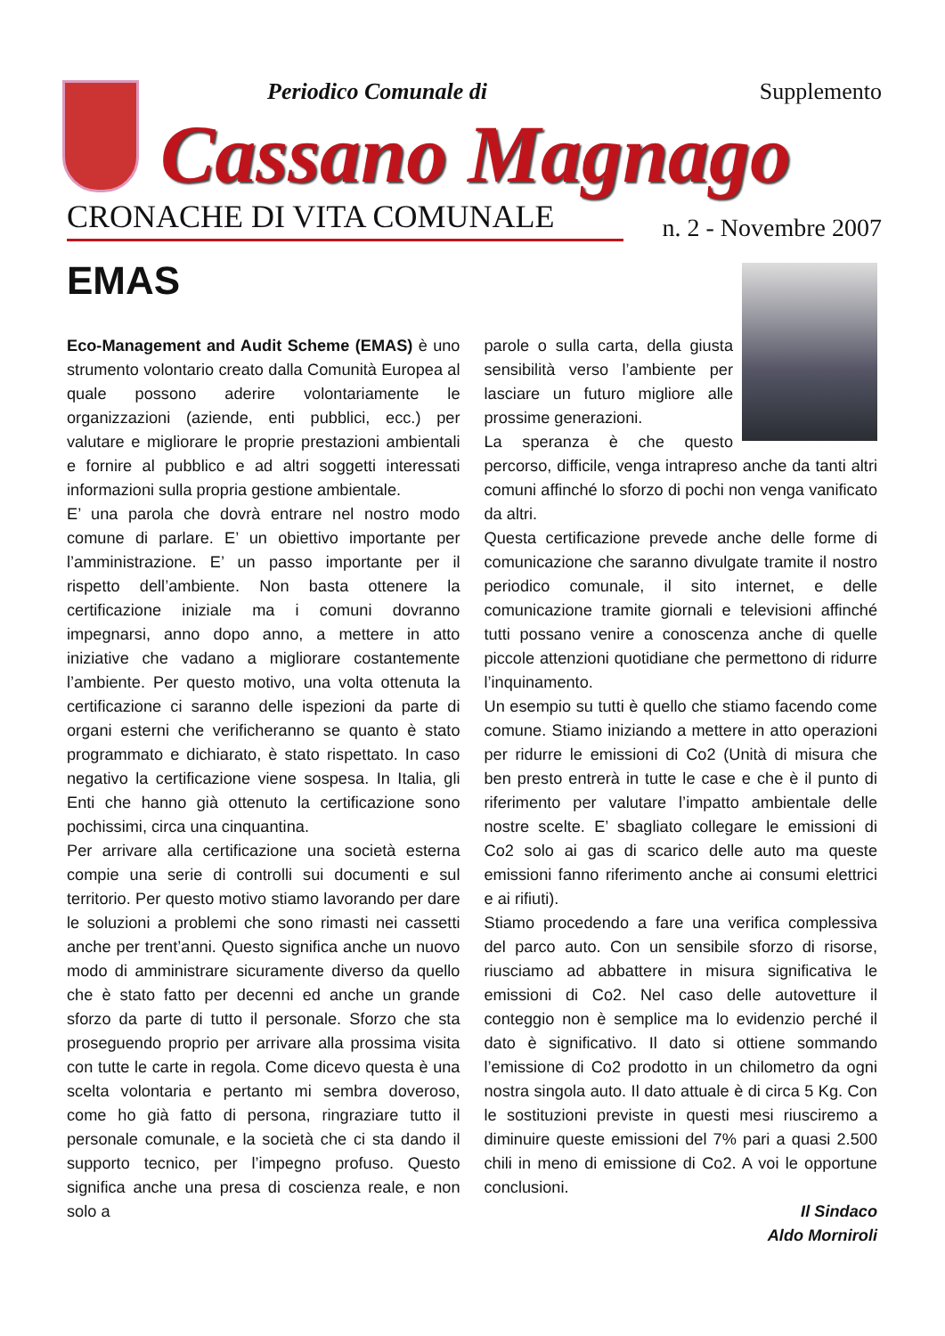Periodico Comunale di Supplemento
Cassano Magnago
CRONACHE DI VITA COMUNALE n. 2 - Novembre 2007
EMAS
Eco-Management and Audit Scheme (EMAS) è uno strumento volontario creato dalla Comunità Europea al quale possono aderire volontariamente le organizzazioni (aziende, enti pubblici, ecc.) per valutare e migliorare le proprie prestazioni ambientali e fornire al pubblico e ad altri soggetti interessati informazioni sulla propria gestione ambientale.
E’ una parola che dovrà entrare nel nostro modo comune di parlare. E’ un obiettivo importante per l’amministrazione. E’ un passo importante per il rispetto dell’ambiente. Non basta ottenere la certificazione iniziale ma i comuni dovranno impegnarsi, anno dopo anno, a mettere in atto iniziative che vadano a migliorare costantemente l’ambiente. Per questo motivo, una volta ottenuta la certificazione ci saranno delle ispezioni da parte di organi esterni che verificheranno se quanto è stato programmato e dichiarato, è stato rispettato. In caso negativo la certificazione viene sospesa. In Italia, gli Enti che hanno già ottenuto la certificazione sono pochissimi, circa una cinquantina.
Per arrivare alla certificazione una società esterna compie una serie di controlli sui documenti e sul territorio. Per questo motivo stiamo lavorando per dare le soluzioni a problemi che sono rimasti nei cassetti anche per trent’anni. Questo significa anche un nuovo modo di amministrare sicuramente diverso da quello che è stato fatto per decenni ed anche un grande sforzo da parte di tutto il personale. Sforzo che sta proseguendo proprio per arrivare alla prossima visita con tutte le carte in regola. Come dicevo questa è una scelta volontaria e pertanto mi sembra doveroso, come ho già fatto di persona, ringraziare tutto il personale comunale, e la società che ci sta dando il supporto tecnico, per l’impegno profuso. Questo significa anche una presa di coscienza reale, e non solo a
parole o sulla carta, della giusta sensibilità verso l’ambiente per lasciare un futuro migliore alle prossime generazioni.
La speranza è che questo percorso, difficile, venga intrapreso anche da tanti altri comuni affinché lo sforzo di pochi non venga vanificato da altri.
Questa certificazione prevede anche delle forme di comunicazione che saranno divulgate tramite il nostro periodico comunale, il sito internet, e delle comunicazione tramite giornali e televisioni affinché tutti possano venire a conoscenza anche di quelle piccole attenzioni quotidiane che permettono di ridurre l’inquinamento.
Un esempio su tutti è quello che stiamo facendo come comune. Stiamo iniziando a mettere in atto operazioni per ridurre le emissioni di Co2 (Unità di misura che ben presto entrerà in tutte le case e che è il punto di riferimento per valutare l’impatto ambientale delle nostre scelte. E’ sbagliato collegare le emissioni di Co2 solo ai gas di scarico delle auto ma queste emissioni fanno riferimento anche ai consumi elettrici e ai rifiuti).
Stiamo procedendo a fare una verifica complessiva del parco auto. Con un sensibile sforzo di risorse, riusciamo ad abbattere in misura significativa le emissioni di Co2. Nel caso delle autovetture il conteggio non è semplice ma lo evidenzio perché il dato è significativo. Il dato si ottiene sommando l’emissione di Co2 prodotto in un chilometro da ogni nostra singola auto. Il dato attuale è di circa 5 Kg. Con le sostituzioni previste in questi mesi riusciremo a diminuire queste emissioni del 7% pari a quasi 2.500 chili in meno di emissione di Co2. A voi le opportune conclusioni.
Il Sindaco
Aldo Morniroli